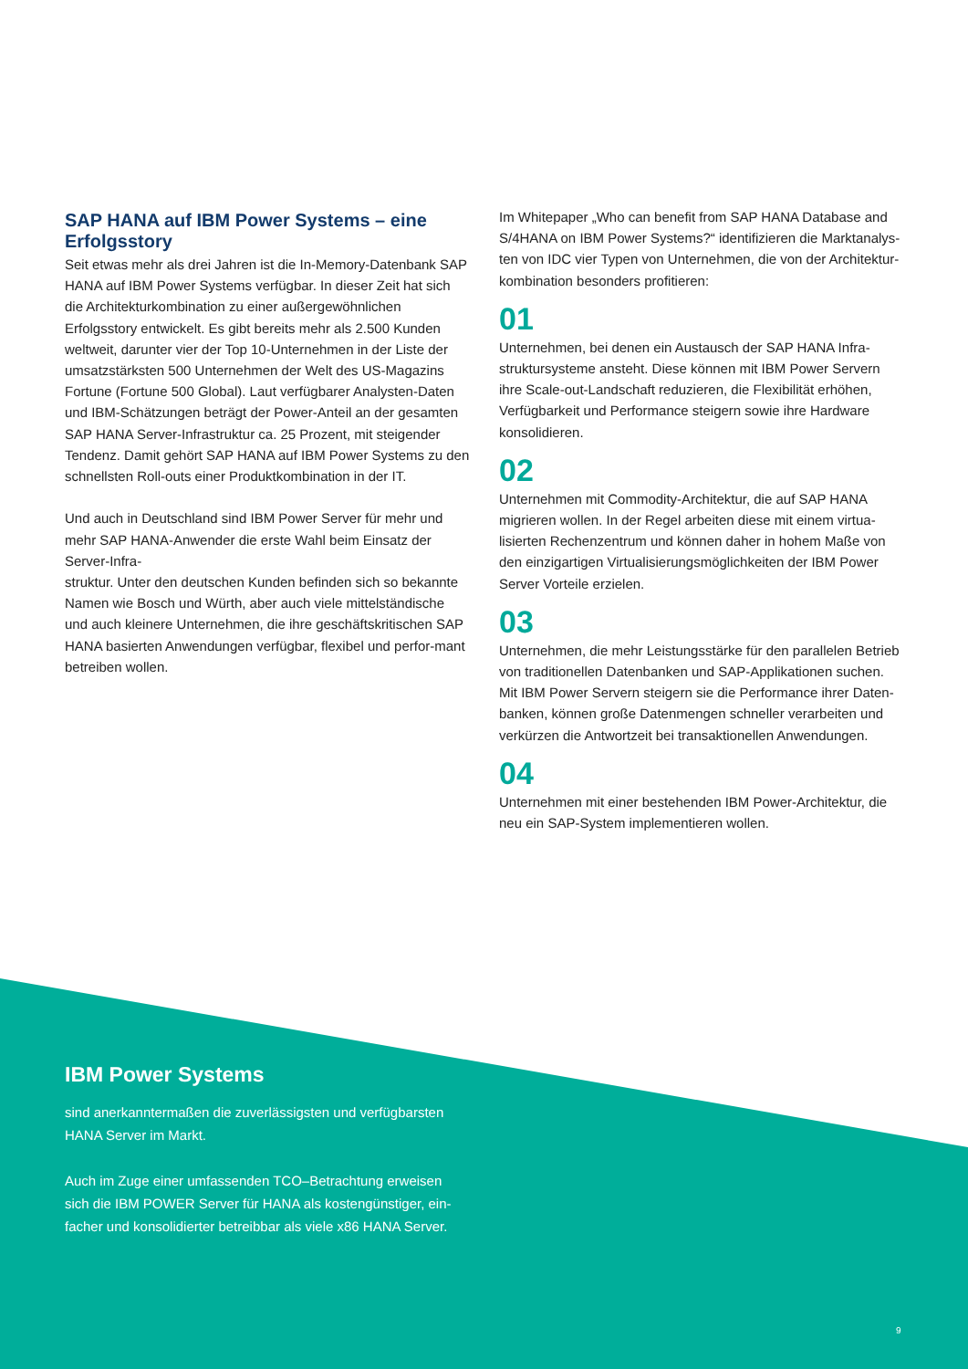SAP HANA auf IBM Power Systems – eine Erfolgsstory
Seit etwas mehr als drei Jahren ist die In-Memory-Datenbank SAP HANA auf IBM Power Systems verfügbar. In dieser Zeit hat sich die Architekturkombination zu einer außergewöhnlichen Erfolgsstory entwickelt. Es gibt bereits mehr als 2.500 Kunden weltweit, darunter vier der Top 10-Unternehmen in der Liste der umsatzstärksten 500 Unternehmen der Welt des US-Magazins Fortune (Fortune 500 Global). Laut verfügbarer Analysten-Daten und IBM-Schätzungen beträgt der Power-Anteil an der gesamten SAP HANA Server-Infrastruktur ca. 25 Prozent, mit steigender Tendenz. Damit gehört SAP HANA auf IBM Power Systems zu den schnellsten Roll-outs einer Produktkombination in der IT.
Und auch in Deutschland sind IBM Power Server für mehr und mehr SAP HANA-Anwender die erste Wahl beim Einsatz der Server-Infra-
struktur. Unter den deutschen Kunden befinden sich so bekannte Namen wie Bosch und Würth, aber auch viele mittelständische und auch kleinere Unternehmen, die ihre geschäftskritischen SAP HANA basierten Anwendungen verfügbar, flexibel und perfor-mant betreiben wollen.
Im Whitepaper „Who can benefit from SAP HANA Database and S/4HANA on IBM Power Systems?“ identifizieren die Marktanalys-ten von IDC vier Typen von Unternehmen, die von der Architektur-kombination besonders profitieren:
01
Unternehmen, bei denen ein Austausch der SAP HANA Infra-struktursysteme ansteht. Diese können mit IBM Power Servern ihre Scale-out-Landschaft reduzieren, die Flexibilität erhöhen, Verfügbarkeit und Performance steigern sowie ihre Hardware konsolidieren.
02
Unternehmen mit Commodity-Architektur, die auf SAP HANA migrieren wollen. In der Regel arbeiten diese mit einem virtua-lisierten Rechenzentrum und können daher in hohem Maße von den einzigartigen Virtualisierungsmöglichkeiten der IBM Power Server Vorteile erzielen.
03
Unternehmen, die mehr Leistungsstärke für den parallelen Betrieb von traditionellen Datenbanken und SAP-Applikationen suchen. Mit IBM Power Servern steigern sie die Performance ihrer Daten-banken, können große Datenmengen schneller verarbeiten und verkürzen die Antwortzeit bei transaktionellen Anwendungen.
04
Unternehmen mit einer bestehenden IBM Power-Architektur, die neu ein SAP-System implementieren wollen.
IBM Power Systems
sind anerkanntermaßen die zuverlässigsten und verfügbarsten HANA Server im Markt.
Auch im Zuge einer umfassenden TCO–Betrachtung erweisen sich die IBM POWER Server für HANA als kostengünstiger, ein-facher und konsolidierter betreibbar als viele x86 HANA Server.
9